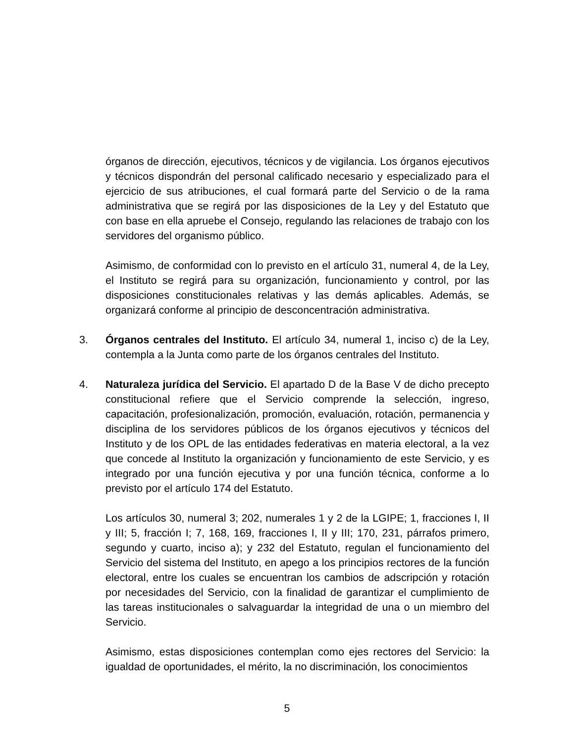órganos de dirección, ejecutivos, técnicos y de vigilancia. Los órganos ejecutivos y técnicos dispondrán del personal calificado necesario y especializado para el ejercicio de sus atribuciones, el cual formará parte del Servicio o de la rama administrativa que se regirá por las disposiciones de la Ley y del Estatuto que con base en ella apruebe el Consejo, regulando las relaciones de trabajo con los servidores del organismo público.
Asimismo, de conformidad con lo previsto en el artículo 31, numeral 4, de la Ley, el Instituto se regirá para su organización, funcionamiento y control, por las disposiciones constitucionales relativas y las demás aplicables. Además, se organizará conforme al principio de desconcentración administrativa.
3. Órganos centrales del Instituto. El artículo 34, numeral 1, inciso c) de la Ley, contempla a la Junta como parte de los órganos centrales del Instituto.
4. Naturaleza jurídica del Servicio. El apartado D de la Base V de dicho precepto constitucional refiere que el Servicio comprende la selección, ingreso, capacitación, profesionalización, promoción, evaluación, rotación, permanencia y disciplina de los servidores públicos de los órganos ejecutivos y técnicos del Instituto y de los OPL de las entidades federativas en materia electoral, a la vez que concede al Instituto la organización y funcionamiento de este Servicio, y es integrado por una función ejecutiva y por una función técnica, conforme a lo previsto por el artículo 174 del Estatuto.
Los artículos 30, numeral 3; 202, numerales 1 y 2 de la LGIPE; 1, fracciones I, II y III; 5, fracción I; 7, 168, 169, fracciones I, II y III; 170, 231, párrafos primero, segundo y cuarto, inciso a); y 232 del Estatuto, regulan el funcionamiento del Servicio del sistema del Instituto, en apego a los principios rectores de la función electoral, entre los cuales se encuentran los cambios de adscripción y rotación por necesidades del Servicio, con la finalidad de garantizar el cumplimiento de las tareas institucionales o salvaguardar la integridad de una o un miembro del Servicio.
Asimismo, estas disposiciones contemplan como ejes rectores del Servicio: la igualdad de oportunidades, el mérito, la no discriminación, los conocimientos
5